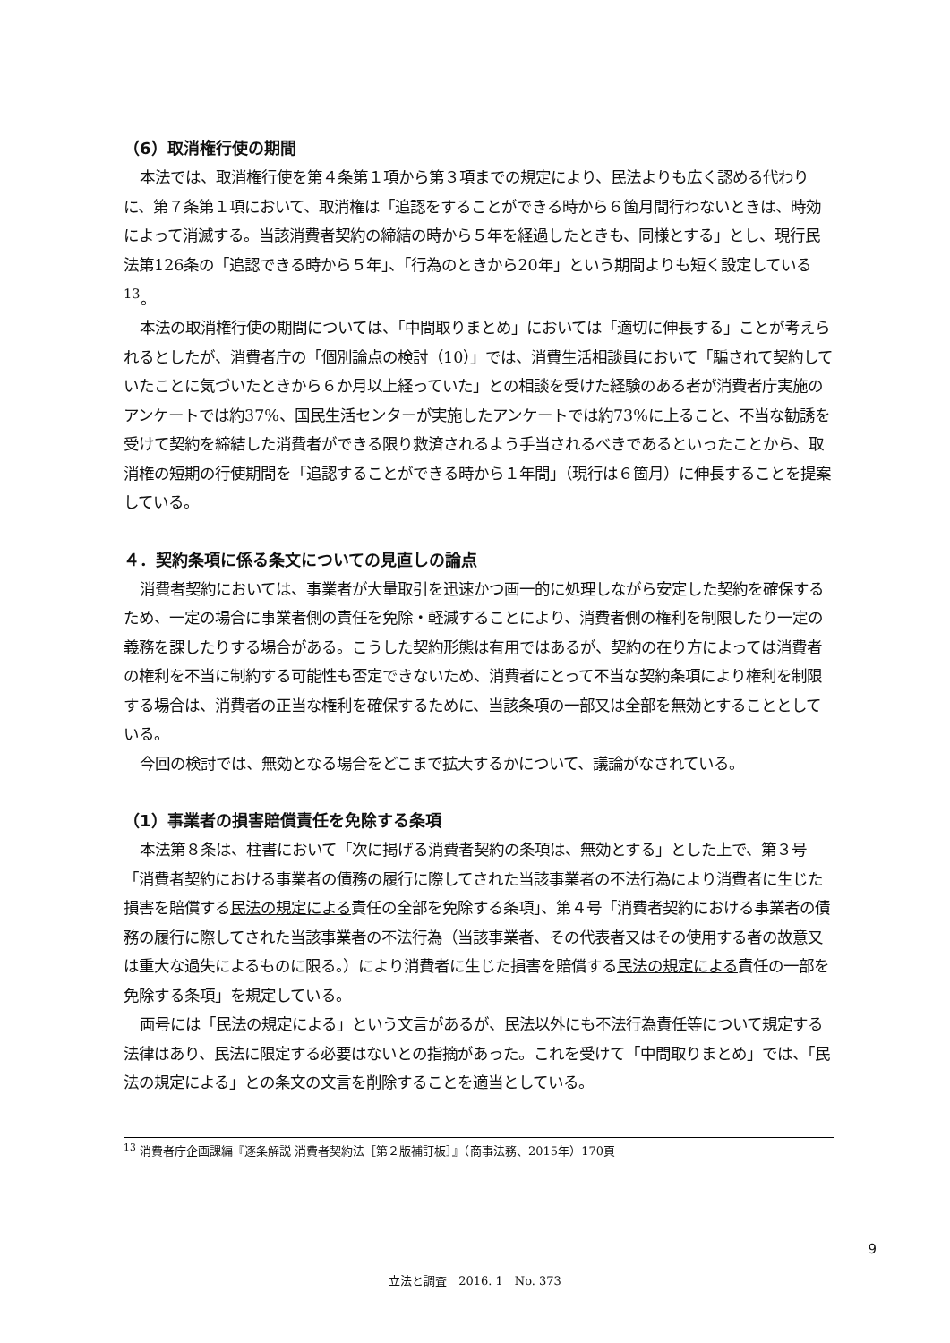（6）取消権行使の期間
本法では、取消権行使を第４条第１項から第３項までの規定により、民法よりも広く認める代わりに、第７条第１項において、取消権は「追認をすることができる時から６箇月間行わないときは、時効によって消滅する。当該消費者契約の締結の時から５年を経過したときも、同様とする」とし、現行民法第126条の「追認できる時から５年」、「行為のときから20年」という期間よりも短く設定している<sup>13</sup>。
本法の取消権行使の期間については、「中間取りまとめ」においては「適切に伸長する」ことが考えられるとしたが、消費者庁の「個別論点の検討（10）」では、消費生活相談員において「騙されて契約していたことに気づいたときから６か月以上経っていた」との相談を受けた経験のある者が消費者庁実施のアンケートでは約37%、国民生活センターが実施したアンケートでは約73%に上ること、不当な勧誘を受けて契約を締結した消費者ができる限り救済されるよう手当されるべきであるといったことから、取消権の短期の行使期間を「追認することができる時から１年間」（現行は６箇月）に伸長することを提案している。
４．契約条項に係る条文についての見直しの論点
消費者契約においては、事業者が大量取引を迅速かつ画一的に処理しながら安定した契約を確保するため、一定の場合に事業者側の責任を免除・軽減することにより、消費者側の権利を制限したり一定の義務を課したりする場合がある。こうした契約形態は有用ではあるが、契約の在り方によっては消費者の権利を不当に制約する可能性も否定できないため、消費者にとって不当な契約条項により権利を制限する場合は、消費者の正当な権利を確保するために、当該条項の一部又は全部を無効とすることとしている。
今回の検討では、無効となる場合をどこまで拡大するかについて、議論がなされている。
（1）事業者の損害賠償責任を免除する条項
本法第８条は、柱書において「次に掲げる消費者契約の条項は、無効とする」とした上で、第３号「消費者契約における事業者の債務の履行に際してされた当該事業者の不法行為により消費者に生じた損害を賠償する民法の規定による責任の全部を免除する条項」、第４号「消費者契約における事業者の債務の履行に際してされた当該事業者の不法行為（当該事業者、その代表者又はその使用する者の故意又は重大な過失によるものに限る。）により消費者に生じた損害を賠償する民法の規定による責任の一部を免除する条項」を規定している。
両号には「民法の規定による」という文言があるが、民法以外にも不法行為責任等について規定する法律はあり、民法に限定する必要はないとの指摘があった。これを受けて「中間取りまとめ」では、「民法の規定による」との条文の文言を削除することを適当としている。
<sup>13</sup> 消費者庁企画課編『逐条解説 消費者契約法［第２版補訂板］』（商事法務、2015年）170頁
9
立法と調査　2016. 1　No. 373